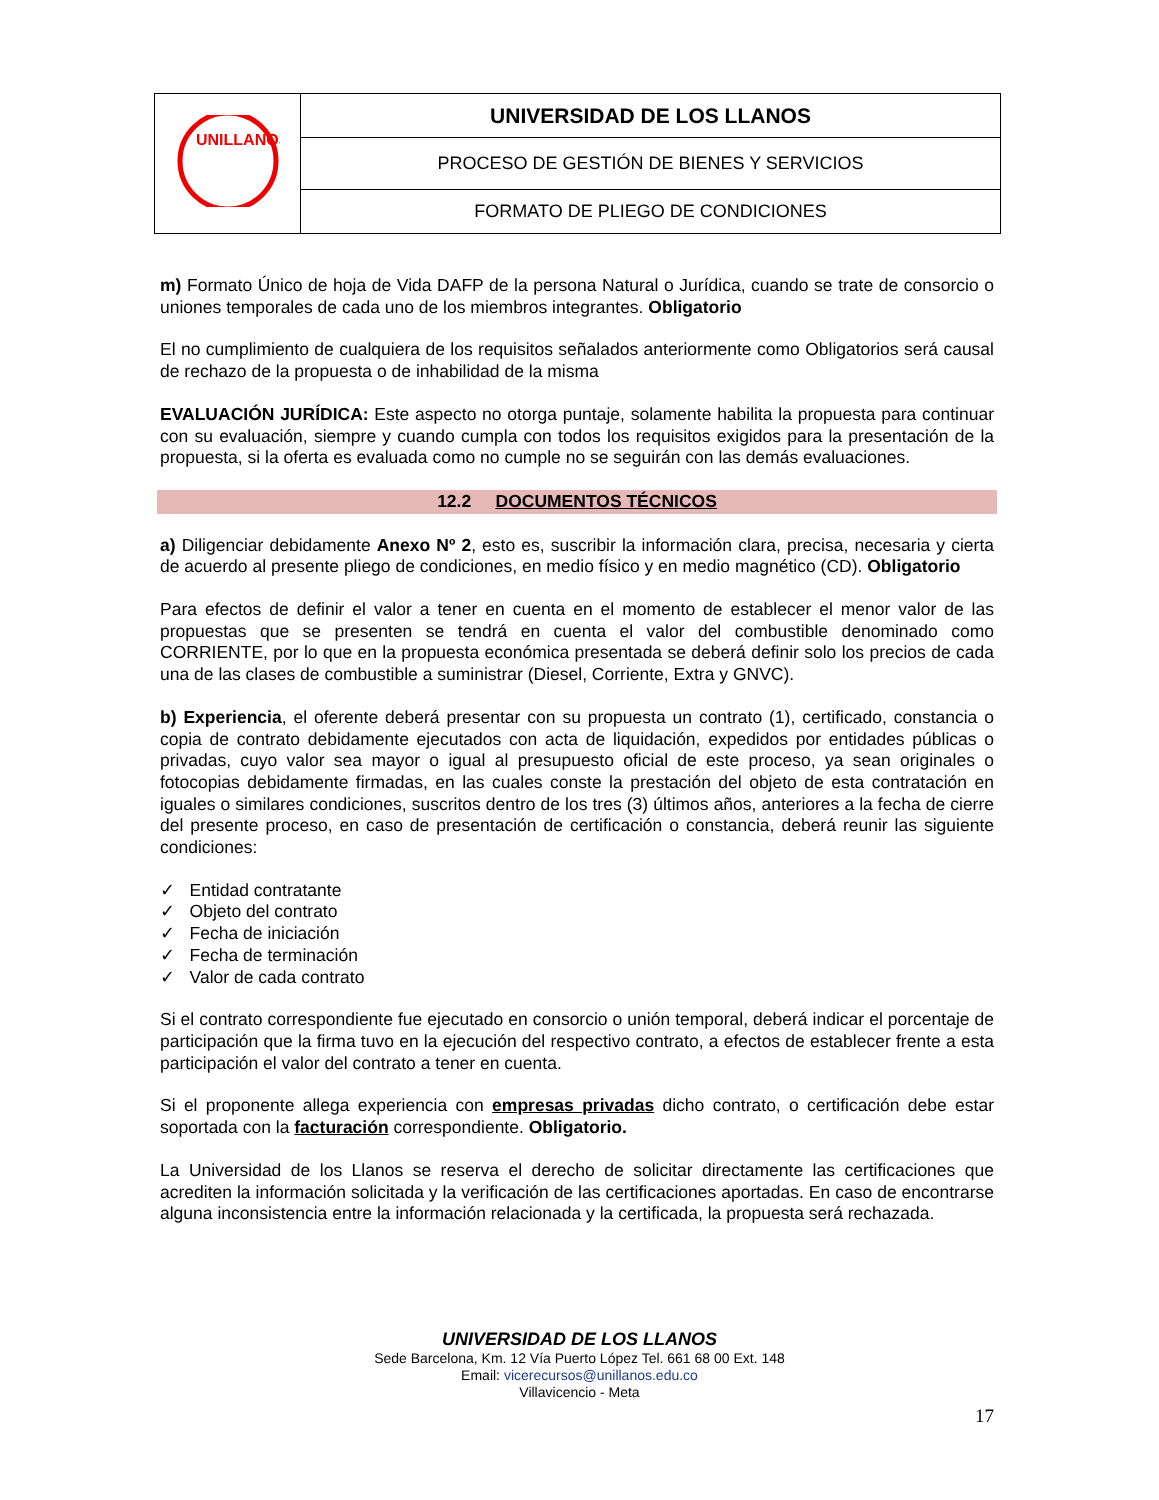| UNILLANOS | UNIVERSIDAD DE LOS LLANOS |
| | PROCESO DE GESTIÓN DE BIENES Y SERVICIOS |
| | FORMATO DE PLIEGO DE CONDICIONES |
m) Formato Único de hoja de Vida DAFP de la persona Natural o Jurídica, cuando se trate de consorcio o uniones temporales de cada uno de los miembros integrantes. Obligatorio
El no cumplimiento de cualquiera de los requisitos señalados anteriormente como Obligatorios será causal de rechazo de la propuesta o de inhabilidad de la misma
EVALUACIÓN JURÍDICA: Este aspecto no otorga puntaje, solamente habilita la propuesta para continuar con su evaluación, siempre y cuando cumpla con todos los requisitos exigidos para la presentación de la propuesta, si la oferta es evaluada como no cumple no se seguirán con las demás evaluaciones.
12.2 DOCUMENTOS TÉCNICOS
a) Diligenciar debidamente Anexo Nº 2, esto es, suscribir la información clara, precisa, necesaria y cierta de acuerdo al presente pliego de condiciones, en medio físico y en medio magnético (CD). Obligatorio
Para efectos de definir el valor a tener en cuenta en el momento de establecer el menor valor de las propuestas que se presenten se tendrá en cuenta el valor del combustible denominado como CORRIENTE, por lo que en la propuesta económica presentada se deberá definir solo los precios de cada una de las clases de combustible a suministrar (Diesel, Corriente, Extra y GNVC).
b) Experiencia, el oferente deberá presentar con su propuesta un contrato (1), certificado, constancia o copia de contrato debidamente ejecutados con acta de liquidación, expedidos por entidades públicas o privadas, cuyo valor sea mayor o igual al presupuesto oficial de este proceso, ya sean originales o fotocopias debidamente firmadas, en las cuales conste la prestación del objeto de esta contratación en iguales o similares condiciones, suscritos dentro de los tres (3) últimos años, anteriores a la fecha de cierre del presente proceso, en caso de presentación de certificación o constancia, deberá reunir las siguiente condiciones:
✓ Entidad contratante
✓ Objeto del contrato
✓ Fecha de iniciación
✓ Fecha de terminación
✓ Valor de cada contrato
Si el contrato correspondiente fue ejecutado en consorcio o unión temporal, deberá indicar el porcentaje de participación que la firma tuvo en la ejecución del respectivo contrato, a efectos de establecer frente a esta participación el valor del contrato a tener en cuenta.
Si el proponente allega experiencia con empresas privadas dicho contrato, o certificación debe estar soportada con la facturación correspondiente. Obligatorio.
La Universidad de los Llanos se reserva el derecho de solicitar directamente las certificaciones que acrediten la información solicitada y la verificación de las certificaciones aportadas. En caso de encontrarse alguna inconsistencia entre la información relacionada y la certificada, la propuesta será rechazada.
UNIVERSIDAD DE LOS LLANOS
Sede Barcelona, Km. 12 Vía Puerto López Tel. 661 68 00 Ext. 148
Email: vicerecursos@unillanos.edu.co
Villavicencio - Meta
17